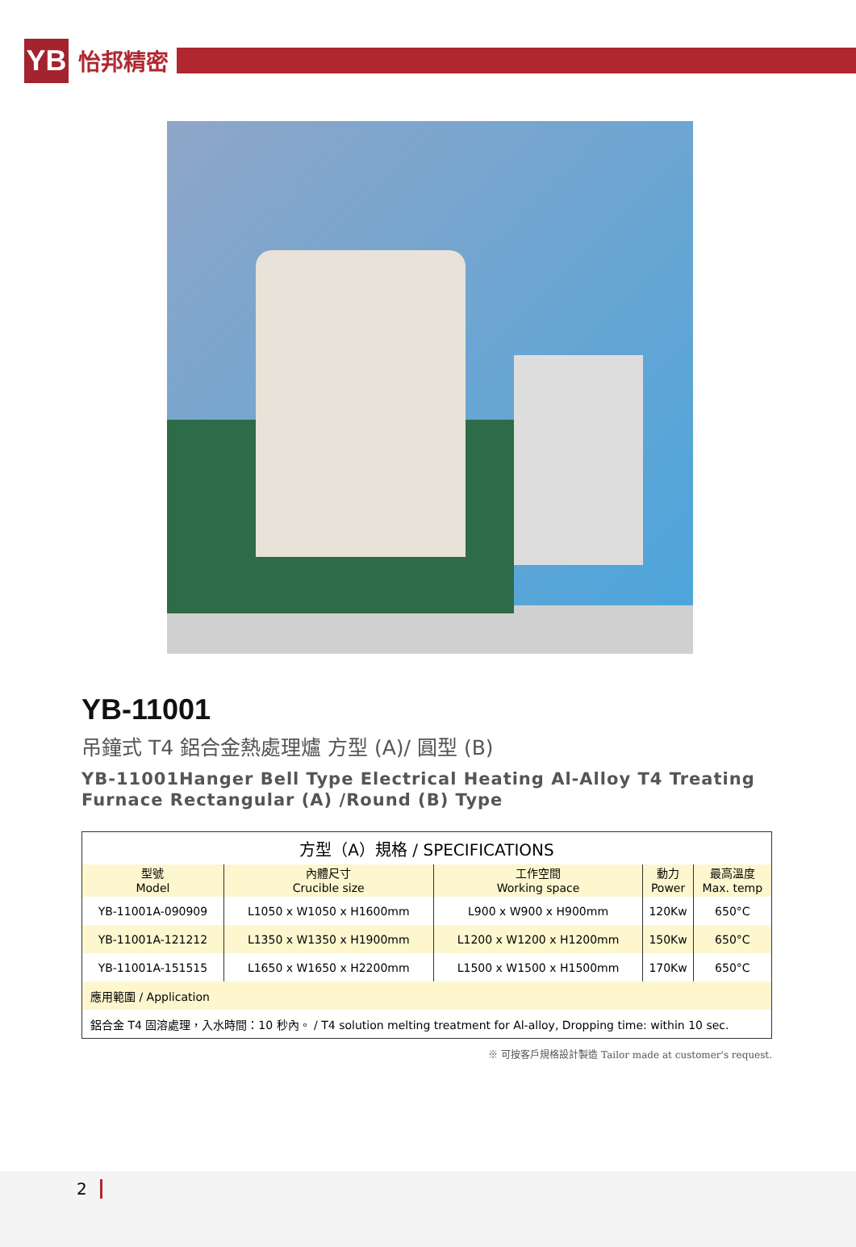YB
怡邦精密
YB-11001
吊鐘式 T4 鋁合金熱處理爐 方型 (A)/ 圓型 (B)
YB-11001Hanger Bell Type Electrical Heating Al-Alloy T4 Treating Furnace Rectangular (A) /Round (B) Type
| 方型（A）規格 / SPECIFICATIONS | | | | |
| --- | --- | --- | --- | --- |
| 型號 Model | 內體尺寸 Crucible size | 工作空間 Working space | 動力 Power | 最高溫度 Max. temp |
| YB-11001A-090909 | L1050 x W1050 x H1600mm | L900 x W900 x H900mm | 120Kw | 650°C |
| YB-11001A-121212 | L1350 x W1350 x H1900mm | L1200 x W1200 x H1200mm | 150Kw | 650°C |
| YB-11001A-151515 | L1650 x W1650 x H2200mm | L1500 x W1500 x H1500mm | 170Kw | 650°C |
| 應用範圍 / Application | | | | |
| 鋁合金 T4 固溶處理，入水時間：10 秒內。 / T4 solution melting treatment for Al-alloy, Dropping time: within 10 sec. | | | | |
※ 可按客戶規格設計製造 Tailor made at customer's request.
2